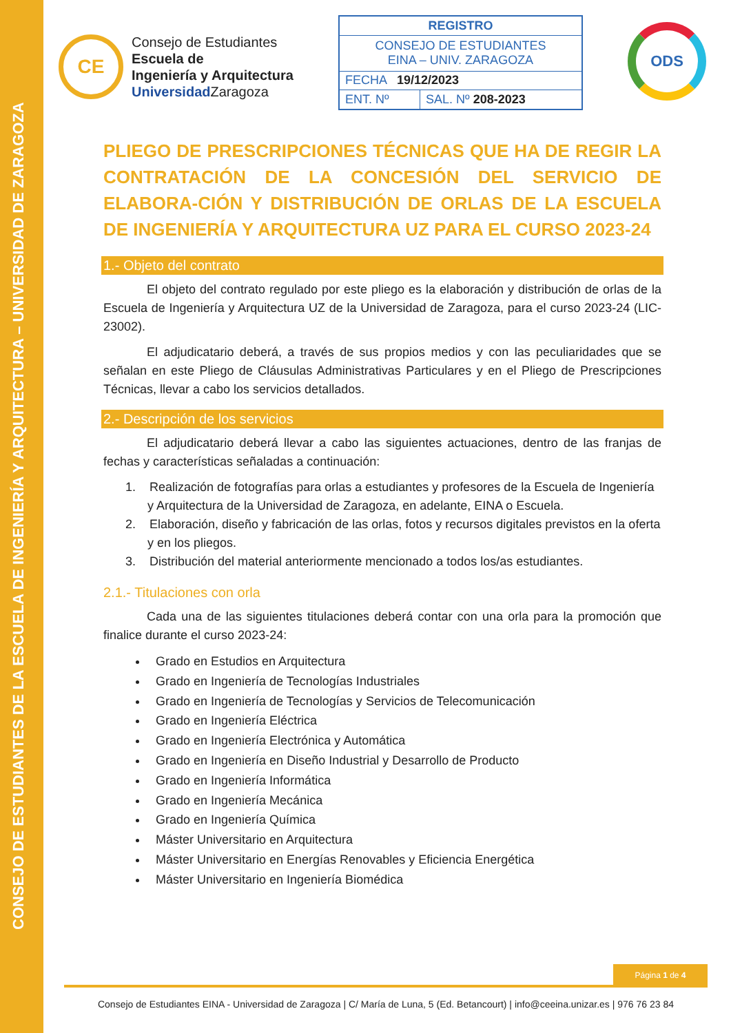CONSEJO DE ESTUDIANTES DE LA ESCUELA DE INGENIERÍA Y ARQUITECTURA – UNIVERSIDAD DE ZARAGOZA
CE
Consejo de Estudiantes
Escuela de
Ingeniería y Arquitectura
Universidad Zaragoza
| REGISTRO | |
| --- | --- |
| CONSEJO DE ESTUDIANTES EINA – UNIV. ZARAGOZA | |
| FECHA 19/12/2023 | |
| ENT. Nº | SAL. Nº 208-2023 |
ODS
PLIEGO DE PRESCRIPCIONES TÉCNICAS QUE HA DE REGIR LA CONTRATACIÓN DE LA CONCESIÓN DEL SERVICIO DE ELABORA-CIÓN Y DISTRIBUCIÓN DE ORLAS DE LA ESCUELA DE INGENIERÍA Y ARQUITECTURA UZ PARA EL CURSO 2023-24
1.- Objeto del contrato
El objeto del contrato regulado por este pliego es la elaboración y distribución de orlas de la Escuela de Ingeniería y Arquitectura UZ de la Universidad de Zaragoza, para el curso 2023-24 (LIC-23002).
El adjudicatario deberá, a través de sus propios medios y con las peculiaridades que se señalan en este Pliego de Cláusulas Administrativas Particulares y en el Pliego de Prescripciones Técnicas, llevar a cabo los servicios detallados.
2.- Descripción de los servicios
El adjudicatario deberá llevar a cabo las siguientes actuaciones, dentro de las franjas de fechas y características señaladas a continuación:
1. Realización de fotografías para orlas a estudiantes y profesores de la Escuela de Ingeniería y Arquitectura de la Universidad de Zaragoza, en adelante, EINA o Escuela.
2. Elaboración, diseño y fabricación de las orlas, fotos y recursos digitales previstos en la oferta y en los pliegos.
3. Distribución del material anteriormente mencionado a todos los/as estudiantes.
2.1.- Titulaciones con orla
Cada una de las siguientes titulaciones deberá contar con una orla para la promoción que finalice durante el curso 2023-24:
Grado en Estudios en Arquitectura
Grado en Ingeniería de Tecnologías Industriales
Grado en Ingeniería de Tecnologías y Servicios de Telecomunicación
Grado en Ingeniería Eléctrica
Grado en Ingeniería Electrónica y Automática
Grado en Ingeniería en Diseño Industrial y Desarrollo de Producto
Grado en Ingeniería Informática
Grado en Ingeniería Mecánica
Grado en Ingeniería Química
Máster Universitario en Arquitectura
Máster Universitario en Energías Renovables y Eficiencia Energética
Máster Universitario en Ingeniería Biomédica
Página 1 de 4
Consejo de Estudiantes EINA - Universidad de Zaragoza | C/ María de Luna, 5 (Ed. Betancourt) | info@ceeina.unizar.es | 976 76 23 84